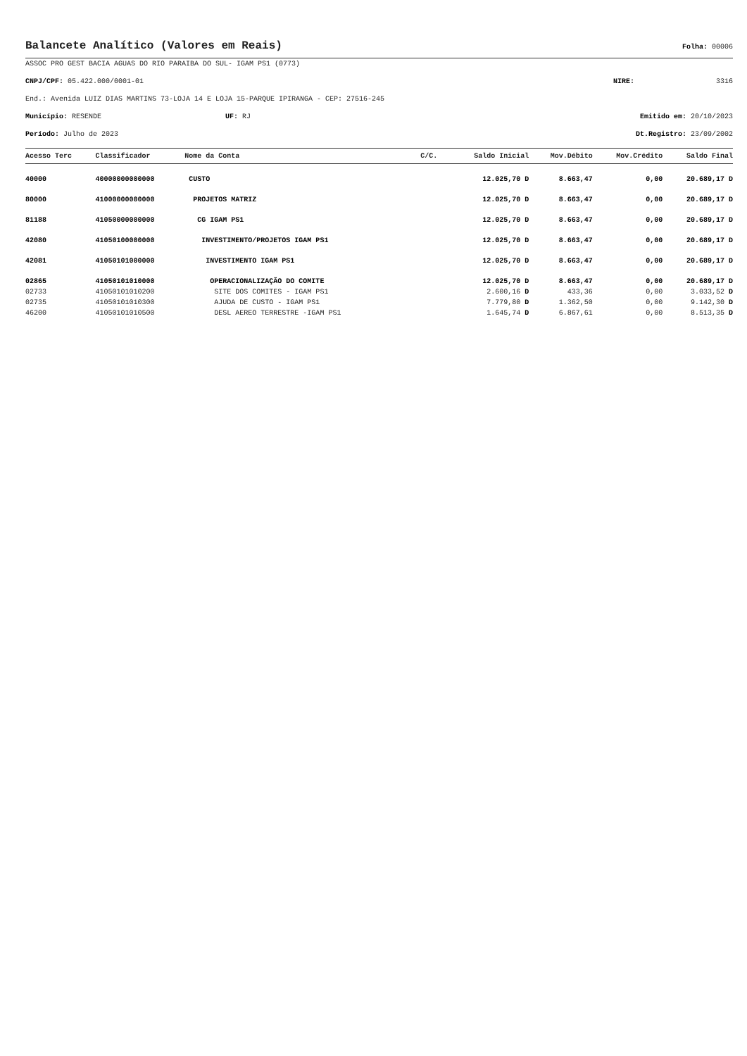Balancete Analítico (Valores em Reais)
Folha: 00006
ASSOC PRO GEST BACIA AGUAS DO RIO PARAIBA DO SUL- IGAM PS1 (0773)
CNPJ/CPF: 05.422.000/0001-01 NIRE: 3316
End.: Avenida LUIZ DIAS MARTINS 73-LOJA 14 E LOJA 15-PARQUE IPIRANGA - CEP: 27516-245
Município: RESENDE UF: RJ Emitido em: 20/10/2023
Período: Julho de 2023 Dt.Registro: 23/09/2002
| Acesso Terc | Classificador | Nome da Conta | C/C. | Saldo Inicial | Mov.Débito | Mov.Crédito | Saldo Final |
| --- | --- | --- | --- | --- | --- | --- | --- |
| 40000 | 40000000000000 | CUSTO | | 12.025,70 D | 8.663,47 | 0,00 | 20.689,17 D |
| 80000 | 41000000000000 | PROJETOS MATRIZ | | 12.025,70 D | 8.663,47 | 0,00 | 20.689,17 D |
| 81188 | 41050000000000 | CG IGAM PS1 | | 12.025,70 D | 8.663,47 | 0,00 | 20.689,17 D |
| 42080 | 41050100000000 | INVESTIMENTO/PROJETOS IGAM PS1 | | 12.025,70 D | 8.663,47 | 0,00 | 20.689,17 D |
| 42081 | 41050101000000 | INVESTIMENTO IGAM PS1 | | 12.025,70 D | 8.663,47 | 0,00 | 20.689,17 D |
| 02865 | 41050101010000 | OPERACIONALIZAÇÃO DO COMITE | | 12.025,70 D | 8.663,47 | 0,00 | 20.689,17 D |
| 02733 | 41050101010200 | SITE DOS COMITES - IGAM PS1 | | 2.600,16 D | 433,36 | 0,00 | 3.033,52 D |
| 02735 | 41050101010300 | AJUDA DE CUSTO - IGAM PS1 | | 7.779,80 D | 1.362,50 | 0,00 | 9.142,30 D |
| 46200 | 41050101010500 | DESL AEREO TERRESTRE -IGAM PS1 | | 1.645,74 D | 6.867,61 | 0,00 | 8.513,35 D |